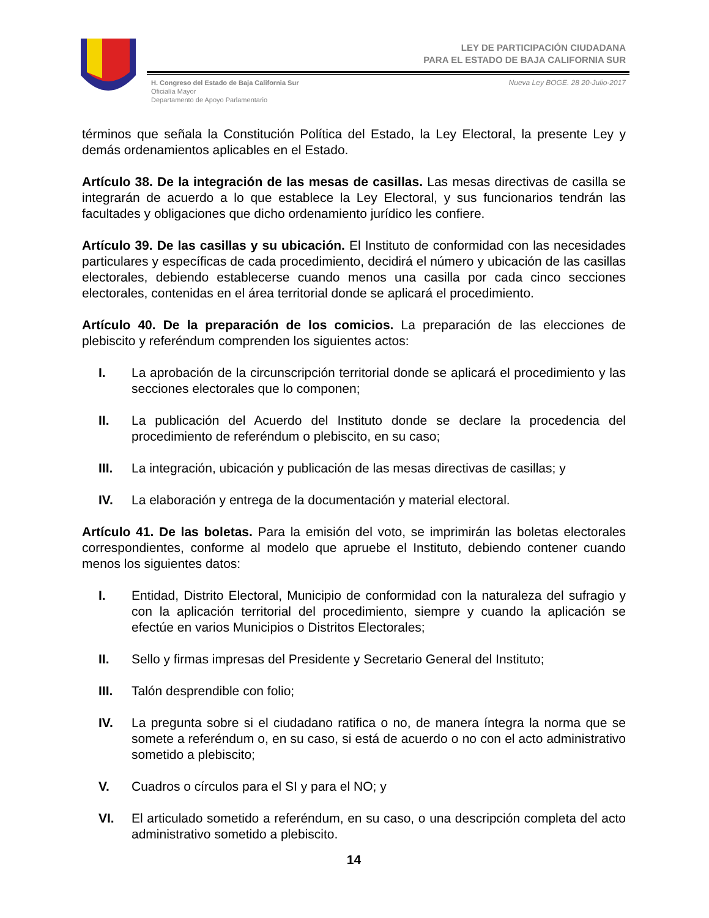LEY DE PARTICIPACIÓN CIUDADANA
PARA EL ESTADO DE BAJA CALIFORNIA SUR
H. Congreso del Estado de Baja California Sur
Oficialía Mayor
Departamento de Apoyo Parlamentario
Nueva Ley BOGE. 28 20-Julio-2017
términos que señala la Constitución Política del Estado, la Ley Electoral, la presente Ley y demás ordenamientos aplicables en el Estado.
Artículo 38. De la integración de las mesas de casillas. Las mesas directivas de casilla se integrarán de acuerdo a lo que establece la Ley Electoral, y sus funcionarios tendrán las facultades y obligaciones que dicho ordenamiento jurídico les confiere.
Artículo 39. De las casillas y su ubicación. El Instituto de conformidad con las necesidades particulares y específicas de cada procedimiento, decidirá el número y ubicación de las casillas electorales, debiendo establecerse cuando menos una casilla por cada cinco secciones electorales, contenidas en el área territorial donde se aplicará el procedimiento.
Artículo 40. De la preparación de los comicios. La preparación de las elecciones de plebiscito y referéndum comprenden los siguientes actos:
I. La aprobación de la circunscripción territorial donde se aplicará el procedimiento y las secciones electorales que lo componen;
II. La publicación del Acuerdo del Instituto donde se declare la procedencia del procedimiento de referéndum o plebiscito, en su caso;
III. La integración, ubicación y publicación de las mesas directivas de casillas; y
IV. La elaboración y entrega de la documentación y material electoral.
Artículo 41. De las boletas. Para la emisión del voto, se imprimirán las boletas electorales correspondientes, conforme al modelo que apruebe el Instituto, debiendo contener cuando menos los siguientes datos:
I. Entidad, Distrito Electoral, Municipio de conformidad con la naturaleza del sufragio y con la aplicación territorial del procedimiento, siempre y cuando la aplicación se efectúe en varios Municipios o Distritos Electorales;
II. Sello y firmas impresas del Presidente y Secretario General del Instituto;
III. Talón desprendible con folio;
IV. La pregunta sobre si el ciudadano ratifica o no, de manera íntegra la norma que se somete a referéndum o, en su caso, si está de acuerdo o no con el acto administrativo sometido a plebiscito;
V. Cuadros o círculos para el SI y para el NO; y
VI. El articulado sometido a referéndum, en su caso, o una descripción completa del acto administrativo sometido a plebiscito.
14